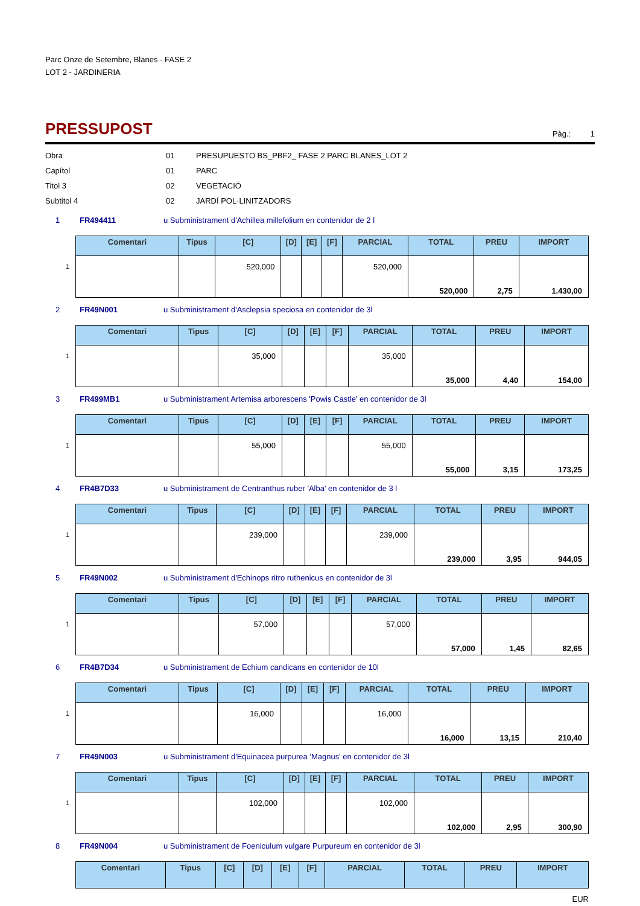Parc Onze de Setembre, Blanes - FASE 2
LOT 2 - JARDINERIA
PRESSUPOST
Pàg.: 1
Obra 01 PRESUPUESTO BS_PBF2_ FASE 2 PARC BLANES_LOT 2
Capítol 01 PARC
Titol 3 02 VEGETACIÓ
Subtitol 4 02 JARDÍ POL·LINITZADORS
1 FR494411 u Subministrament d'Achillea millefolium en contenidor de 2 l
1
| Comentari | Tipus | [C] | [D] | [E] | [F] | PARCIAL | TOTAL | PREU | IMPORT |
| --- | --- | --- | --- | --- | --- | --- | --- | --- | --- |
| | | 520,000 | | | | 520,000 | 520,000 | 2,75 | 1.430,00 |
2 FR49N001 u Subministrament d'Asclepsia speciosa en contenidor de 3l
1
| Comentari | Tipus | [C] | [D] | [E] | [F] | PARCIAL | TOTAL | PREU | IMPORT |
| --- | --- | --- | --- | --- | --- | --- | --- | --- | --- |
| | | 35,000 | | | | 35,000 | 35,000 | 4,40 | 154,00 |
3 FR499MB1 u Subministrament Artemisa arborescens 'Powis Castle' en contenidor de 3l
1
| Comentari | Tipus | [C] | [D] | [E] | [F] | PARCIAL | TOTAL | PREU | IMPORT |
| --- | --- | --- | --- | --- | --- | --- | --- | --- | --- |
| | | 55,000 | | | | 55,000 | 55,000 | 3,15 | 173,25 |
4 FR4B7D33 u Subministrament de Centranthus ruber 'Alba' en contenidor de 3 l
1
| Comentari | Tipus | [C] | [D] | [E] | [F] | PARCIAL | TOTAL | PREU | IMPORT |
| --- | --- | --- | --- | --- | --- | --- | --- | --- | --- |
| | | 239,000 | | | | 239,000 | 239,000 | 3,95 | 944,05 |
5 FR49N002 u Subministrament d'Echinops ritro ruthenicus en contenidor de 3l
1
| Comentari | Tipus | [C] | [D] | [E] | [F] | PARCIAL | TOTAL | PREU | IMPORT |
| --- | --- | --- | --- | --- | --- | --- | --- | --- | --- |
| | | 57,000 | | | | 57,000 | 57,000 | 1,45 | 82,65 |
6 FR4B7D34 u Subministrament de Echium candicans en contenidor de 10l
1
| Comentari | Tipus | [C] | [D] | [E] | [F] | PARCIAL | TOTAL | PREU | IMPORT |
| --- | --- | --- | --- | --- | --- | --- | --- | --- | --- |
| | | 16,000 | | | | 16,000 | 16,000 | 13,15 | 210,40 |
7 FR49N003 u Subministrament d'Equinacea purpurea 'Magnus' en contenidor de 3l
1
| Comentari | Tipus | [C] | [D] | [E] | [F] | PARCIAL | TOTAL | PREU | IMPORT |
| --- | --- | --- | --- | --- | --- | --- | --- | --- | --- |
| | | 102,000 | | | | 102,000 | 102,000 | 2,95 | 300,90 |
8 FR49N004 u Subministrament de Foeniculum vulgare Purpureum en contenidor de 3l
| Comentari | Tipus | [C] | [D] | [E] | [F] | PARCIAL | TOTAL | PREU | IMPORT |
| --- | --- | --- | --- | --- | --- | --- | --- | --- | --- |
EUR